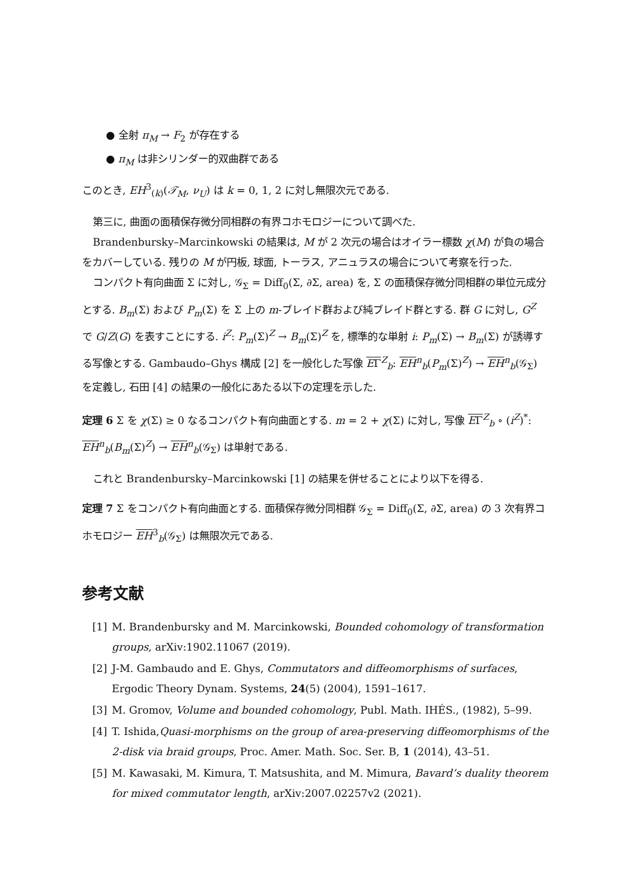● 全射 π<sub>M</sub> → F<sub>2</sub> が存在する
● π<sub>M</sub> は非シリンダー的双曲群である
このとき, EH<sup>3</sup><sub>(k)</sub>(𝒯<sub>M</sub>, ν<sub>U</sub>) は k = 0, 1, 2 に対し無限次元である.
第三に, 曲面の面積保存微分同相群の有界コホモロジーについて調べた.
Brandenbursky–Marcinkowski の結果は, M が 2 次元の場合はオイラー標数 χ(M) が負の場合をカバーしている. 残りの M が円板, 球面, トーラス, アニュラスの場合について考察を行った.
コンパクト有向曲面 Σ に対し, 𝒢<sub>Σ</sub> = Diff<sub>0</sub>(Σ, ∂Σ, area) を, Σ の面積保存微分同相群の単位元成分とする. B<sub>m</sub>(Σ) および P<sub>m</sub>(Σ) を Σ 上の m-ブレイド群および純ブレイド群とする. 群 G に対し, G<sup>Z</sup> で G/Z(G) を表すことにする. i<sup>Z</sup>: P<sub>m</sub>(Σ)<sup>Z</sup> → B<sub>m</sub>(Σ)<sup>Z</sup> を, 標準的な単射 i: P<sub>m</sub>(Σ) → B<sub>m</sub>(Σ) が誘導する写像とする. Gambaudo–Ghys 構成 [2] を一般化した写像 EΓ<sup>Z</sup><sub>b</sub>: EH<sup>n</sup><sub>b</sub>(P<sub>m</sub>(Σ)<sup>Z</sup>) → EH<sup>n</sup><sub>b</sub>(𝒢<sub>Σ</sub>) を定義し, 石田 [4] の結果の一般化にあたる以下の定理を示した.
定理 6 Σ を χ(Σ) ≥ 0 なるコンパクト有向曲面とする. m = 2 + χ(Σ) に対し, 写像 EΓ<sup>Z</sup><sub>b</sub> ∘ (i<sup>Z</sup>)<sup>*</sup>: EH<sup>n</sup><sub>b</sub>(B<sub>m</sub>(Σ)<sup>Z</sup>) → EH<sup>n</sup><sub>b</sub>(𝒢<sub>Σ</sub>) は単射である.
これと Brandenbursky–Marcinkowski [1] の結果を併せることにより以下を得る.
定理 7 Σ をコンパクト有向曲面とする. 面積保存微分同相群 𝒢<sub>Σ</sub> = Diff<sub>0</sub>(Σ, ∂Σ, area) の 3 次有界コホモロジー EH<sup>3</sup><sub>b</sub>(𝒢<sub>Σ</sub>) は無限次元である.
参考文献
[1] M. Brandenbursky and M. Marcinkowski, Bounded cohomology of transformation groups, arXiv:1902.11067 (2019).
[2] J-M. Gambaudo and E. Ghys, Commutators and diffeomorphisms of surfaces, Ergodic Theory Dynam. Systems, 24(5) (2004), 1591–1617.
[3] M. Gromov, Volume and bounded cohomology, Publ. Math. IHÉS., (1982), 5–99.
[4] T. Ishida,Quasi-morphisms on the group of area-preserving diffeomorphisms of the 2-disk via braid groups, Proc. Amer. Math. Soc. Ser. B, 1 (2014), 43–51.
[5] M. Kawasaki, M. Kimura, T. Matsushita, and M. Mimura, Bavard’s duality theorem for mixed commutator length, arXiv:2007.02257v2 (2021).